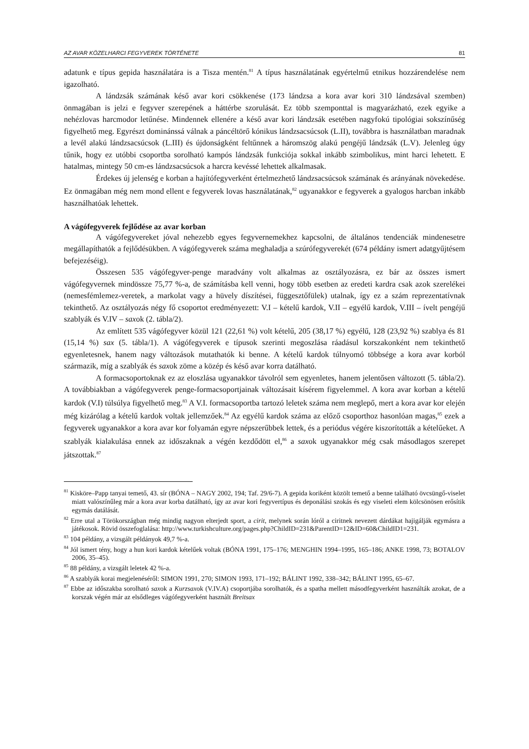AZ AVAR KÖZELHARCI FEGYVEREK TÖRTÉNETE 81
adatunk e típus gepida használatára is a Tisza mentén.<sup>81</sup> A típus használatának egyértelmű etnikus hozzárendelése nem igazolható.
A lándzsák számának késő avar kori csökkenése (173 lándzsa a kora avar kori 310 lándzsával szemben) önmagában is jelzi e fegyver szerepének a háttérbe szorulását. Ez több szemponttal is magyarázható, ezek egyike a nehézlovas harcmodor letűnése. Mindennek ellenére a késő avar kori lándzsák esetében nagyfokú tipológiai sokszínűség figyelhető meg. Egyrészt dominánssá válnak a páncéltörő kónikus lándzsacsúcsok (L.II), továbbra is használatban maradnak a levél alakú lándzsacsúcsok (L.III) és újdonságként feltűnnek a háromszög alakú pengéjű lándzsák (L.V). Jelenleg úgy tűnik, hogy ez utóbbi csoportba sorolható kampós lándzsák funkciója sokkal inkább szimbolikus, mint harci lehetett. E hatalmas, mintegy 50 cm-es lándzsacsúcsok a harcra kevéssé lehettek alkalmasak.
Érdekes új jelenség e korban a hajítófegyverként értelmezhető lándzsacsúcsok számának és arányának növekedése. Ez önmagában még nem mond ellent e fegyverek lovas használatának,<sup>82</sup> ugyanakkor e fegyverek a gyalogos harcban inkább használhatóak lehettek.
A vágófegyverek fejlődése az avar korban
A vágófegyvereket jóval nehezebb egyes fegyvernemekhez kapcsolni, de általános tendenciák mindenesetre megállapíthatók a fejlődésükben. A vágófegyverek száma meghaladja a szúrófegyverekét (674 példány ismert adatgyűjtésem befejezéséig).
Összesen 535 vágófegyver-penge maradvány volt alkalmas az osztályozásra, ez bár az összes ismert vágófegyvernek mindössze 75,77 %-a, de számításba kell venni, hogy több esetben az eredeti kardra csak azok szerelékei (nemesfémlemez-veretek, a markolat vagy a hüvely díszítései, függesztőfülek) utalnak, így ez a szám reprezentatívnak tekinthető. Az osztályozás négy fő csoportot eredményezett: V.I – kételű kardok, V.II – egyélű kardok, V.III – ívelt pengéjű szablyák és V.IV – saxok (2. tábla/2).
Az említett 535 vágófegyver közül 121 (22,61 %) volt kételű, 205 (38,17 %) egyélű, 128 (23,92 %) szablya és 81 (15,14 %) sax (5. tábla/1). A vágófegyverek e típusok szerinti megoszlása ráadásul korszakonként nem tekinthető egyenletesnek, hanem nagy változások mutathatók ki benne. A kételű kardok túlnyomó többsége a kora avar korból származik, míg a szablyák és saxok zöme a közép és késő avar korra datálható.
A formacsoportoknak ez az eloszlása ugyanakkor távolról sem egyenletes, hanem jelentősen változott (5. tábla/2). A továbbiakban a vágófegyverek penge-formacsoportjainak változásait kísérem figyelemmel. A kora avar korban a kételű kardok (V.I) túlsúlya figyelhető meg.<sup>83</sup> A V.I. formacsoportba tartozó leletek száma nem meglepő, mert a kora avar kor elején még kizárólag a kételű kardok voltak jellemzőek.<sup>84</sup> Az egyélű kardok száma az előző csoporthoz hasonlóan magas,<sup>85</sup> ezek a fegyverek ugyanakkor a kora avar kor folyamán egyre népszerűbbek lettek, és a periódus végére kiszorították a kételűeket. A szablyák kialakulása ennek az időszaknak a végén kezdődött el,<sup>86</sup> a saxok ugyanakkor még csak másodlagos szerepet játszottak.<sup>87</sup>
<sup>81</sup> Kisköre–Papp tanyai temető, 43. sír (BÓNA – NAGY 2002, 194; Taf. 29/6-7). A gepida koriként közölt temető a benne található övcsüngő-viselet miatt valószínűleg már a kora avar korba datálható, így az avar kori fegyvertípus és deponálási szokás és egy viseleti elem kölcsönösen erősítik egymás datálását.
<sup>82</sup> Erre utal a Törökországban még mindig nagyon elterjedt sport, a cirit, melynek során lóról a ciritnek nevezett dárdákat hajigálják egymásra a játékosok. Rövid összefoglalása: http://www.turkishculture.org/pages.php?ChildID=231&ParentID=12&ID=60&ChildID1=231.
<sup>83</sup> 104 példány, a vizsgált példányok 49,7 %-a.
<sup>84</sup> Jól ismert tény, hogy a hun kori kardok kételűek voltak (BÓNA 1991, 175–176; MENGHIN 1994–1995, 165–186; ANKE 1998, 73; BOTALOV 2006, 35–45).
<sup>85</sup> 88 példány, a vizsgált leletek 42 %-a.
<sup>86</sup> A szablyák korai megjelenéséről: SIMON 1991, 270; SIMON 1993, 171–192; BÁLINT 1992, 338–342; BÁLINT 1995, 65–67.
<sup>87</sup> Ebbe az időszakba sorolható saxok a Kurzsaxok (V.IV.A) csoportjába sorolhatók, és a spatha mellett másodfegyverként használták azokat, de a korszak végén már az elsődleges vágófegyverként használt Breitsax